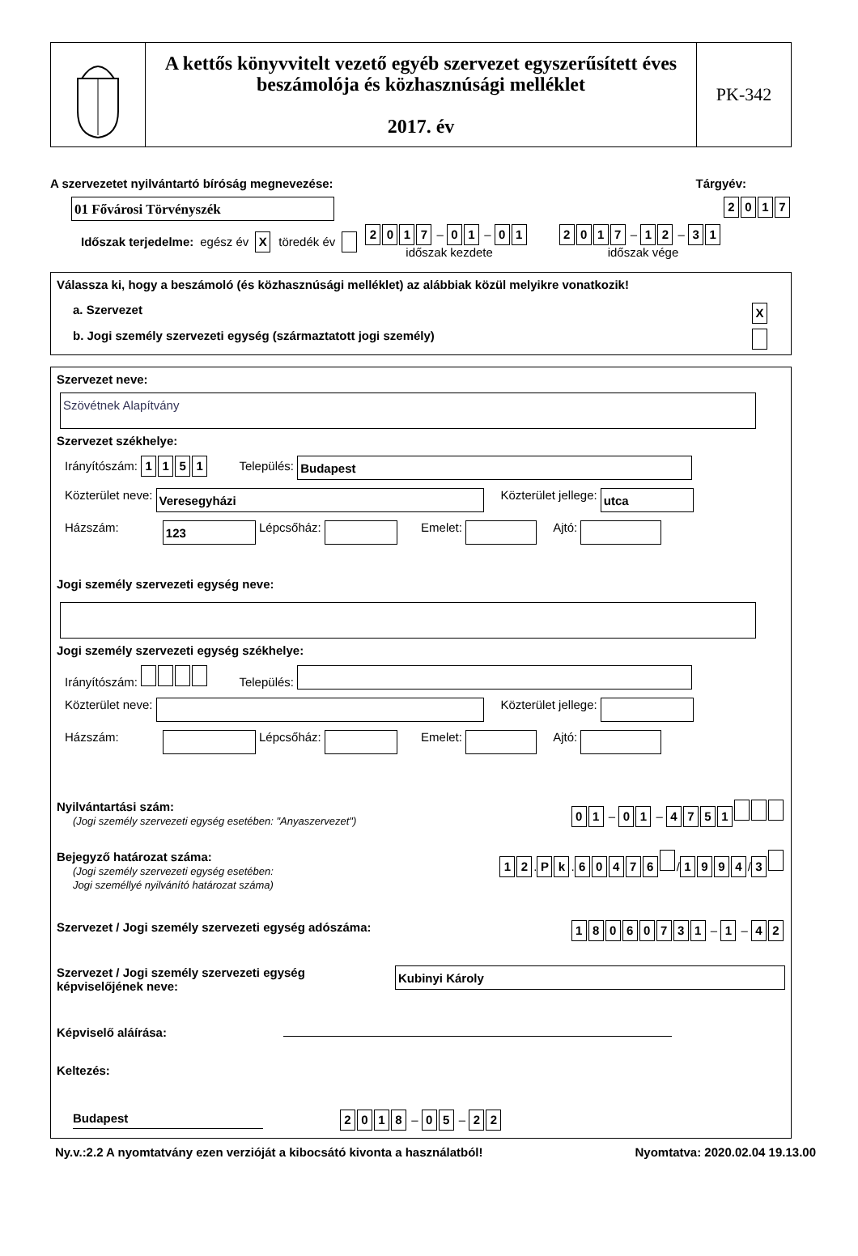A kettős könyvvitelt vezető egyéb szervezet egyszerűsített éves beszámolója és közhasznúsági melléklet
2017. év
PK-342
A szervezetet nyilvántartó bíróság megnevezése: Tárgyév:
01 Fővárosi Törvényszék
2017
Időszak terjedelme: egész év X töredék év 2017 – 0 1 – 0 1
időszak kezdete 2017 – 1 2 – 3 1
időszak vége
Válassza ki, hogy a beszámoló (és közhasznúsági melléklet) az alábbiak közül melyikre vonatkozik!
a. Szervezet X
b. Jogi személy szervezeti egység (származtatott jogi személy)
Szervezet neve:
Szövétnek Alapítvány
Szervezet székhelye:
Irányítószám: 1151 Település: Budapest
Közterület neve: Veresegyházi Közterület jellege: utca
Házszám: 123 Lépcsőház: Emelet: Ajtó:
Jogi személy szervezeti egység neve:
Jogi személy szervezeti egység székhelye:
Irányítószám: Település:
Közterület neve: Közterület jellege:
Házszám: Lépcsőház: Emelet: Ajtó:
Nyilvántartási szám:
(Jogi személy szervezeti egység esetében: "Anyaszervezet")
0 1 – 0 1 – 4751
Bejegyző határozat száma:
(Jogi személy szervezeti egység esetében:
Jogi személlyé nyilvánító határozat száma)
1 2. P k. 60476 / 1994 / 3
Szervezet / Jogi személy szervezeti egység adószáma:
18060731 – 1 – 4 2
Szervezet / Jogi személy szervezeti egység
képviselőjének neve: Kubinyi Károly
Képviselő aláírása:
Keltezés:
Budapest 2018 – 0 5 – 2 2
Ny.v.:2.2 A nyomtatvány ezen verzióját a kibocsátó kivonta a használatból! Nyomtatva: 2020.02.04 19.13.00